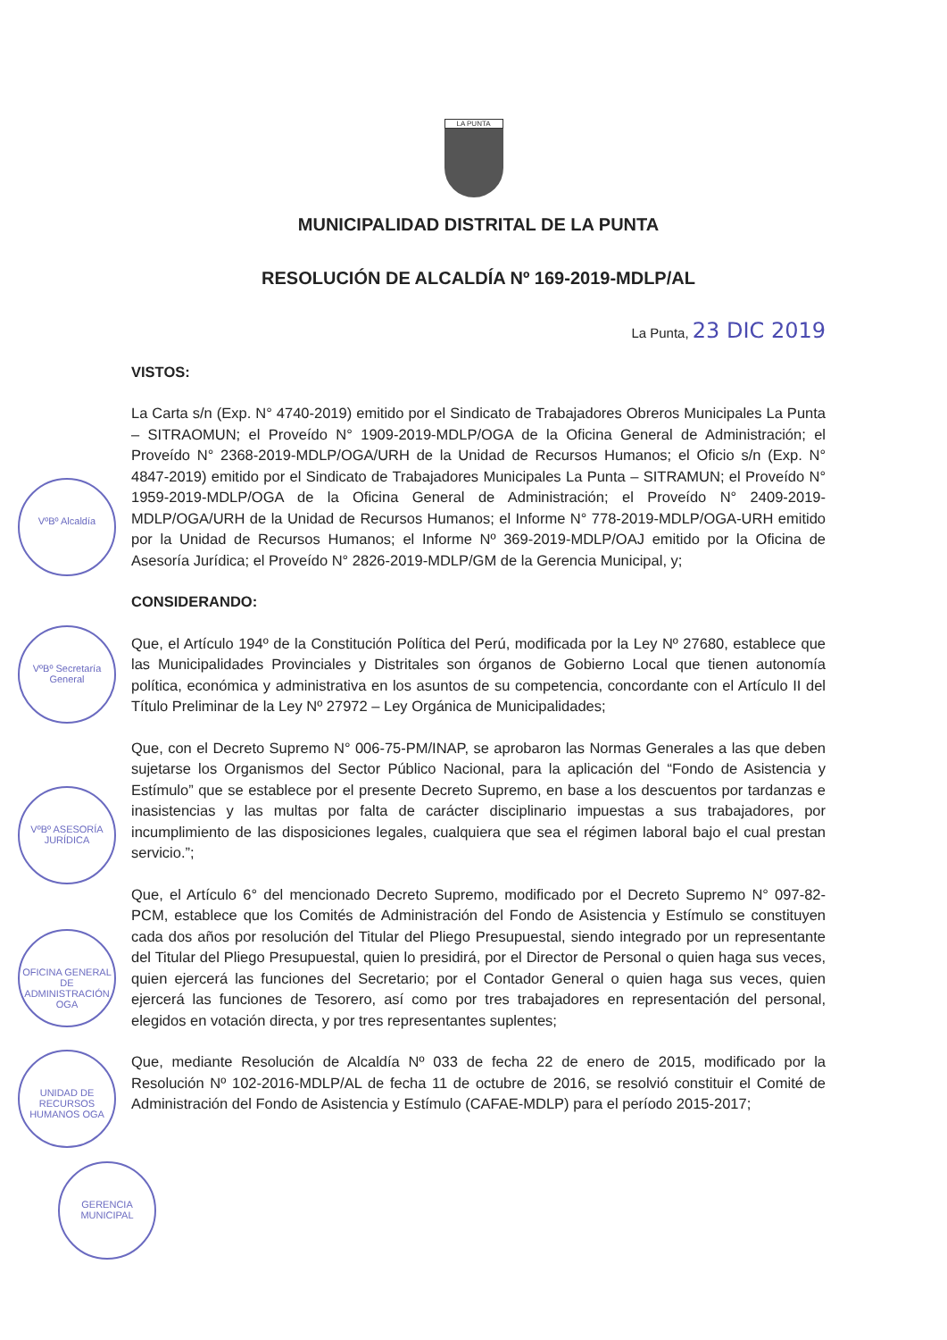LA PUNTA
MUNICIPALIDAD DISTRITAL DE LA PUNTA
RESOLUCIÓN DE ALCALDÍA Nº 169-2019-MDLP/AL
La Punta, 23 DIC 2019
VISTOS:
La Carta s/n (Exp. N° 4740-2019) emitido por el Sindicato de Trabajadores Obreros Municipales La Punta – SITRAOMUN; el Proveído N° 1909-2019-MDLP/OGA de la Oficina General de Administración; el Proveído N° 2368-2019-MDLP/OGA/URH de la Unidad de Recursos Humanos; el Oficio s/n (Exp. N° 4847-2019) emitido por el Sindicato de Trabajadores Municipales La Punta – SITRAMUN; el Proveído N° 1959-2019-MDLP/OGA de la Oficina General de Administración; el Proveído N° 2409-2019-MDLP/OGA/URH de la Unidad de Recursos Humanos; el Informe N° 778-2019-MDLP/OGA-URH emitido por la Unidad de Recursos Humanos; el Informe Nº 369-2019-MDLP/OAJ emitido por la Oficina de Asesoría Jurídica; el Proveído N° 2826-2019-MDLP/GM de la Gerencia Municipal, y;
CONSIDERANDO:
Que, el Artículo 194º de la Constitución Política del Perú, modificada por la Ley Nº 27680, establece que las Municipalidades Provinciales y Distritales son órganos de Gobierno Local que tienen autonomía política, económica y administrativa en los asuntos de su competencia, concordante con el Artículo II del Título Preliminar de la Ley Nº 27972 – Ley Orgánica de Municipalidades;
Que, con el Decreto Supremo N° 006-75-PM/INAP, se aprobaron las Normas Generales a las que deben sujetarse los Organismos del Sector Público Nacional, para la aplicación del “Fondo de Asistencia y Estímulo” que se establece por el presente Decreto Supremo, en base a los descuentos por tardanzas e inasistencias y las multas por falta de carácter disciplinario impuestas a sus trabajadores, por incumplimiento de las disposiciones legales, cualquiera que sea el régimen laboral bajo el cual prestan servicio.”;
Que, el Artículo 6° del mencionado Decreto Supremo, modificado por el Decreto Supremo N° 097-82-PCM, establece que los Comités de Administración del Fondo de Asistencia y Estímulo se constituyen cada dos años por resolución del Titular del Pliego Presupuestal, siendo integrado por un representante del Titular del Pliego Presupuestal, quien lo presidirá, por el Director de Personal o quien haga sus veces, quien ejercerá las funciones del Secretario; por el Contador General o quien haga sus veces, quien ejercerá las funciones de Tesorero, así como por tres trabajadores en representación del personal, elegidos en votación directa, y por tres representantes suplentes;
Que, mediante Resolución de Alcaldía Nº 033 de fecha 22 de enero de 2015, modificado por la Resolución Nº 102-2016-MDLP/AL de fecha 11 de octubre de 2016, se resolvió constituir el Comité de Administración del Fondo de Asistencia y Estímulo (CAFAE-MDLP) para el período 2015-2017;
VºBº Alcaldía
VºBº Secretaría General
VºBº ASESORÍA JURÍDICA
OFICINA GENERAL DE ADMINISTRACIÓN OGA
UNIDAD DE RECURSOS HUMANOS OGA
GERENCIA MUNICIPAL